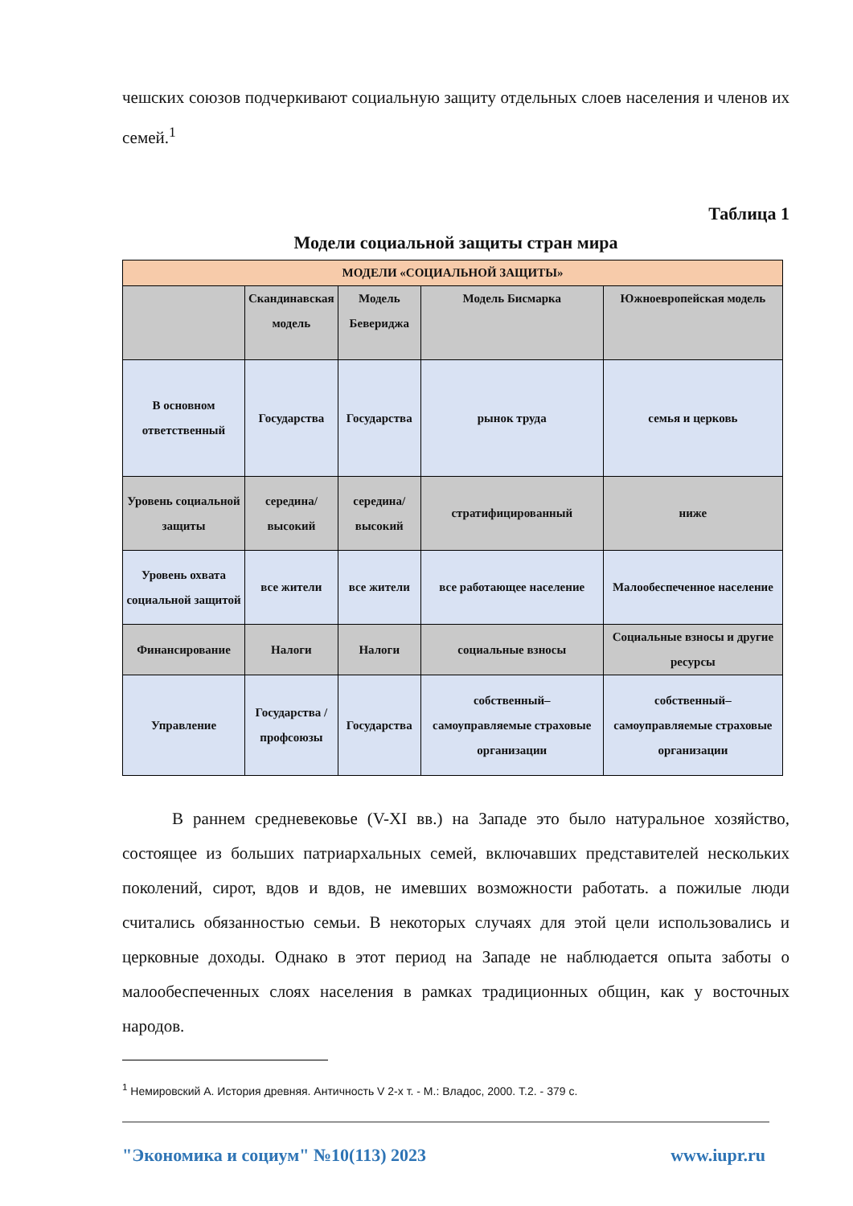чешских союзов подчеркивают социальную защиту отдельных слоев населения и членов их семей.<sup>1</sup>
Таблица 1
Модели социальной защиты стран мира
| МОДЕЛИ «СОЦИАЛЬНОЙ ЗАЩИТЫ» | | | | |
| | Скандинавская модель | Модель Бевериджа | Модель Бисмарка | Южноевропейская модель |
| В основном ответственный | Государства | Государства | рынок труда | семья и церковь |
| Уровень социальной защиты | середина/высокий | середина/высокий | стратифицированный | ниже |
| Уровень охвата социальной защитой | все жители | все жители | все работающее население | Малообеспеченное население |
| Финансирование | Налоги | Налоги | социальные взносы | Социальные взносы и другие ресурсы |
| Управление | Государства /профсоюзы | Государства | собственный–самоуправляемые страховые организации | собственный–самоуправляемые страховые организации |
В раннем средневековье (V-XI вв.) на Западе это было натуральное хозяйство, состоящее из больших патриархальных семей, включавших представителей нескольких поколений, сирот, вдов и вдов, не имевших возможности работать. а пожилые люди считались обязанностью семьи. В некоторых случаях для этой цели использовались и церковные доходы. Однако в этот период на Западе не наблюдается опыта заботы о малообеспеченных слоях населения в рамках традиционных общин, как у восточных народов.
<sup>1</sup> Немировский А. История древняя. Античность V 2-х т. - М.: Владос, 2000. Т.2. - 379 с.
"Экономика и социум" №10(113) 2023 www.iupr.ru